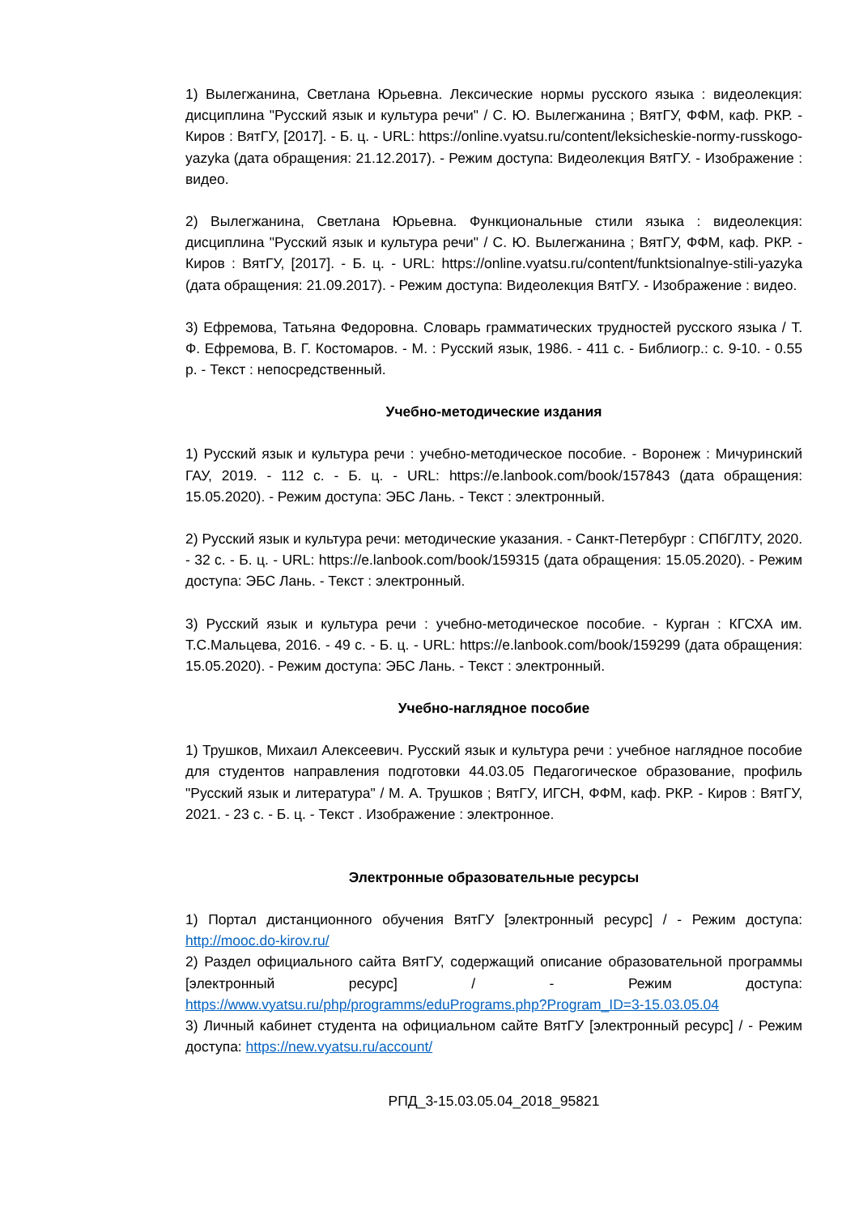1) Вылегжанина, Светлана Юрьевна. Лексические нормы русского языка : видеолекция: дисциплина "Русский язык и культура речи" / С. Ю. Вылегжанина ; ВятГУ, ФФМ, каф. РКР. - Киров : ВятГУ, [2017]. - Б. ц. - URL: https://online.vyatsu.ru/content/leksicheskie-normy-russkogo-yazyka (дата обращения: 21.12.2017). - Режим доступа: Видеолекция ВятГУ. - Изображение : видео.
2) Вылегжанина, Светлана Юрьевна. Функциональные стили языка : видеолекция: дисциплина "Русский язык и культура речи" / С. Ю. Вылегжанина ; ВятГУ, ФФМ, каф. РКР. - Киров : ВятГУ, [2017]. - Б. ц. - URL: https://online.vyatsu.ru/content/funktsionalnye-stili-yazyka (дата обращения: 21.09.2017). - Режим доступа: Видеолекция ВятГУ. - Изображение : видео.
3) Ефремова, Татьяна Федоровна. Словарь грамматических трудностей русского языка / Т. Ф. Ефремова, В. Г. Костомаров. - М. : Русский язык, 1986. - 411 с. - Библиогр.: с. 9-10. - 0.55 р. - Текст : непосредственный.
Учебно-методические издания
1) Русский язык и культура речи : учебно-методическое пособие. - Воронеж : Мичуринский ГАУ, 2019. - 112 с. - Б. ц. - URL: https://e.lanbook.com/book/157843 (дата обращения: 15.05.2020). - Режим доступа: ЭБС Лань. - Текст : электронный.
2) Русский язык и культура речи: методические указания. - Санкт-Петербург : СПбГЛТУ, 2020. - 32 с. - Б. ц. - URL: https://e.lanbook.com/book/159315 (дата обращения: 15.05.2020). - Режим доступа: ЭБС Лань. - Текст : электронный.
3) Русский язык и культура речи : учебно-методическое пособие. - Курган : КГСХА им. Т.С.Мальцева, 2016. - 49 с. - Б. ц. - URL: https://e.lanbook.com/book/159299 (дата обращения: 15.05.2020). - Режим доступа: ЭБС Лань. - Текст : электронный.
Учебно-наглядное пособие
1) Трушков, Михаил Алексеевич. Русский язык и культура речи : учебное наглядное пособие для студентов направления подготовки 44.03.05 Педагогическое образование, профиль "Русский язык и литература" / М. А. Трушков ; ВятГУ, ИГСН, ФФМ, каф. РКР. - Киров : ВятГУ, 2021. - 23 с. - Б. ц. - Текст . Изображение : электронное.
Электронные образовательные ресурсы
1) Портал дистанционного обучения ВятГУ [электронный ресурс] / - Режим доступа: http://mooc.do-kirov.ru/
2) Раздел официального сайта ВятГУ, содержащий описание образовательной программы [электронный ресурс] / - Режим доступа: https://www.vyatsu.ru/php/programms/eduPrograms.php?Program_ID=3-15.03.05.04
3) Личный кабинет студента на официальном сайте ВятГУ [электронный ресурс] / - Режим доступа: https://new.vyatsu.ru/account/
РПД_3-15.03.05.04_2018_95821